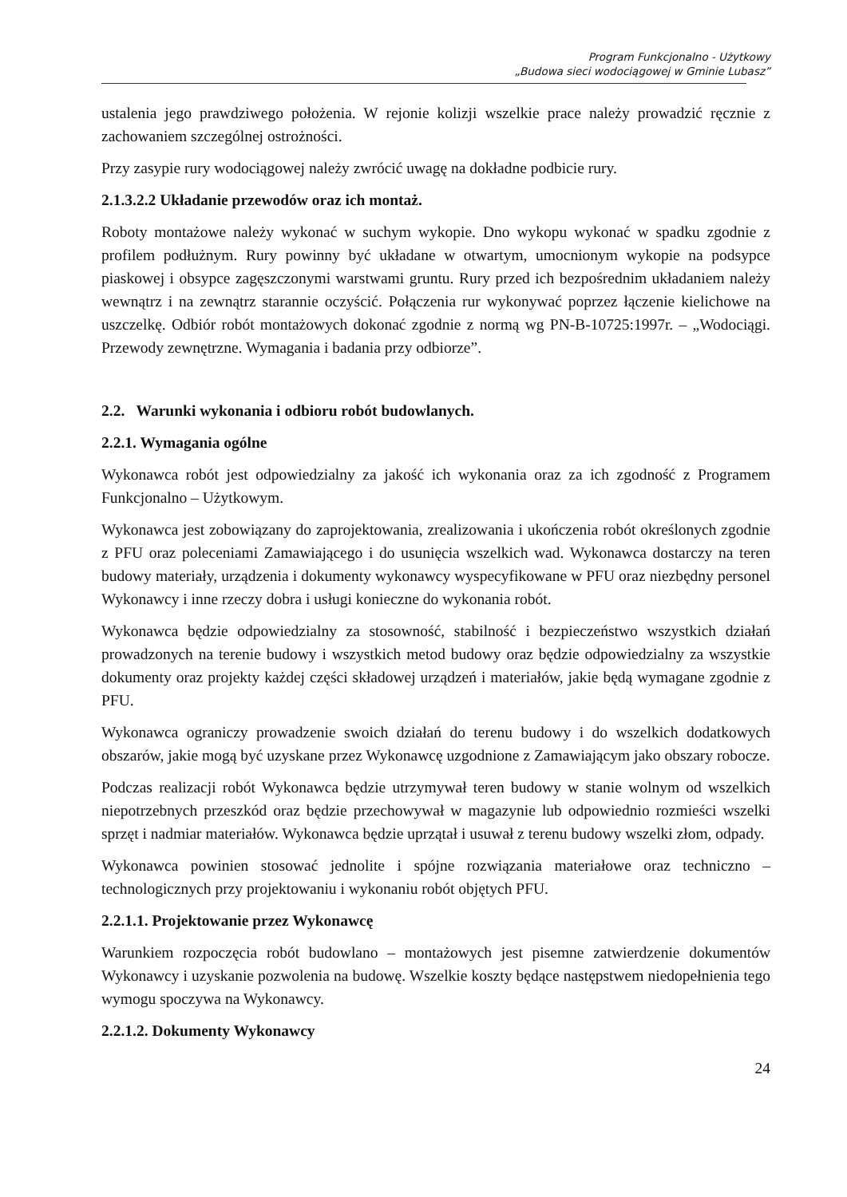Program Funkcjonalno - Użytkowy
„Budowa sieci wodociągowej w Gminie Lubasz”
ustalenia jego prawdziwego położenia. W rejonie kolizji wszelkie prace należy prowadzić ręcznie z zachowaniem szczególnej ostrożności.
Przy zasypie rury wodociągowej należy zwrócić uwagę na dokładne podbicie rury.
2.1.3.2.2 Układanie przewodów oraz ich montaż.
Roboty montażowe należy wykonać w suchym wykopie. Dno wykopu wykonać w spadku zgodnie z profilem podłużnym. Rury powinny być układane w otwartym, umocnionym wykopie na podsypce piaskowej i obsypce zagęszczonymi warstwami gruntu. Rury przed ich bezpośrednim układaniem należy wewnątrz i na zewnątrz starannie oczyścić. Połączenia rur wykonywać poprzez łączenie kielichowe na uszczelkę. Odbiór robót montażowych dokonać zgodnie z normą wg PN-B-10725:1997r. – „Wodociągi. Przewody zewnętrzne. Wymagania i badania przy odbiorze”.
2.2. Warunki wykonania i odbioru robót budowlanych.
2.2.1. Wymagania ogólne
Wykonawca robót jest odpowiedzialny za jakość ich wykonania oraz za ich zgodność z Programem Funkcjonalno – Użytkowym.
Wykonawca jest zobowiązany do zaprojektowania, zrealizowania i ukończenia robót określonych zgodnie z PFU oraz poleceniami Zamawiającego i do usunięcia wszelkich wad. Wykonawca dostarczy na teren budowy materiały, urządzenia i dokumenty wykonawcy wyspecyfikowane w PFU oraz niezbędny personel Wykonawcy i inne rzeczy dobra i usługi konieczne do wykonania robót.
Wykonawca będzie odpowiedzialny za stosowność, stabilność i bezpieczeństwo wszystkich działań prowadzonych na terenie budowy i wszystkich metod budowy oraz będzie odpowiedzialny za wszystkie dokumenty oraz projekty każdej części składowej urządzeń i materiałów, jakie będą wymagane zgodnie z PFU.
Wykonawca ograniczy prowadzenie swoich działań do terenu budowy i do wszelkich dodatkowych obszarów, jakie mogą być uzyskane przez Wykonawcę uzgodnione z Zamawiającym jako obszary robocze.
Podczas realizacji robót Wykonawca będzie utrzymywał teren budowy w stanie wolnym od wszelkich niepotrzebnych przeszkód oraz będzie przechowywał w magazynie lub odpowiednio rozmieści wszelki sprzęt i nadmiar materiałów. Wykonawca będzie uprzątał i usuwał z terenu budowy wszelki złom, odpady.
Wykonawca powinien stosować jednolite i spójne rozwiązania materiałowe oraz techniczno – technologicznych przy projektowaniu i wykonaniu robót objętych PFU.
2.2.1.1. Projektowanie przez Wykonawcę
Warunkiem rozpoczęcia robót budowlano – montażowych jest pisemne zatwierdzenie dokumentów Wykonawcy i uzyskanie pozwolenia na budowę. Wszelkie koszty będące następstwem niedopełnienia tego wymogu spoczywa na Wykonawcy.
2.2.1.2. Dokumenty Wykonawcy
24